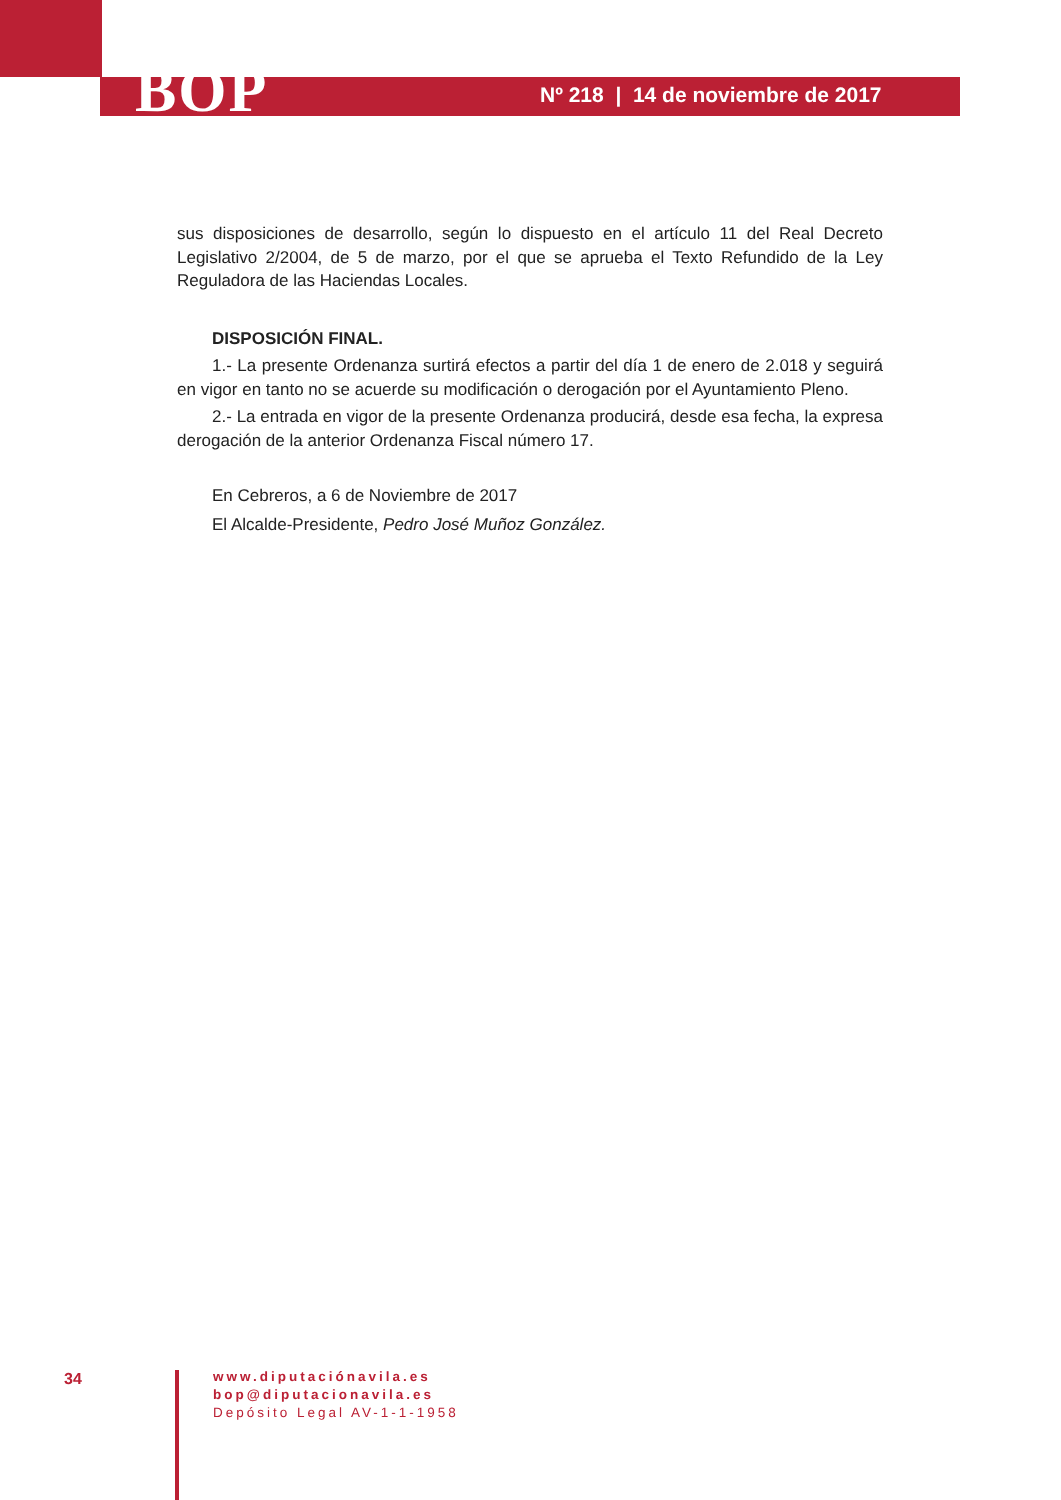BOP
Nº 218 | 14 de noviembre de 2017
sus disposiciones de desarrollo, según lo dispuesto en el artículo 11 del Real Decreto Legislativo 2/2004, de 5 de marzo, por el que se aprueba el Texto Refundido de la Ley Reguladora de las Haciendas Locales.
DISPOSICIÓN FINAL.
1.- La presente Ordenanza surtirá efectos a partir del día 1 de enero de 2.018 y seguirá en vigor en tanto no se acuerde su modificación o derogación por el Ayuntamiento Pleno.
2.- La entrada en vigor de la presente Ordenanza producirá, desde esa fecha, la expresa derogación de la anterior Ordenanza Fiscal número 17.
En Cebreros, a 6 de Noviembre de 2017
El Alcalde-Presidente, Pedro José Muñoz González.
34
www.diputaciónavila.es
bop@diputacionavila.es
Depósito Legal AV-1-1-1958